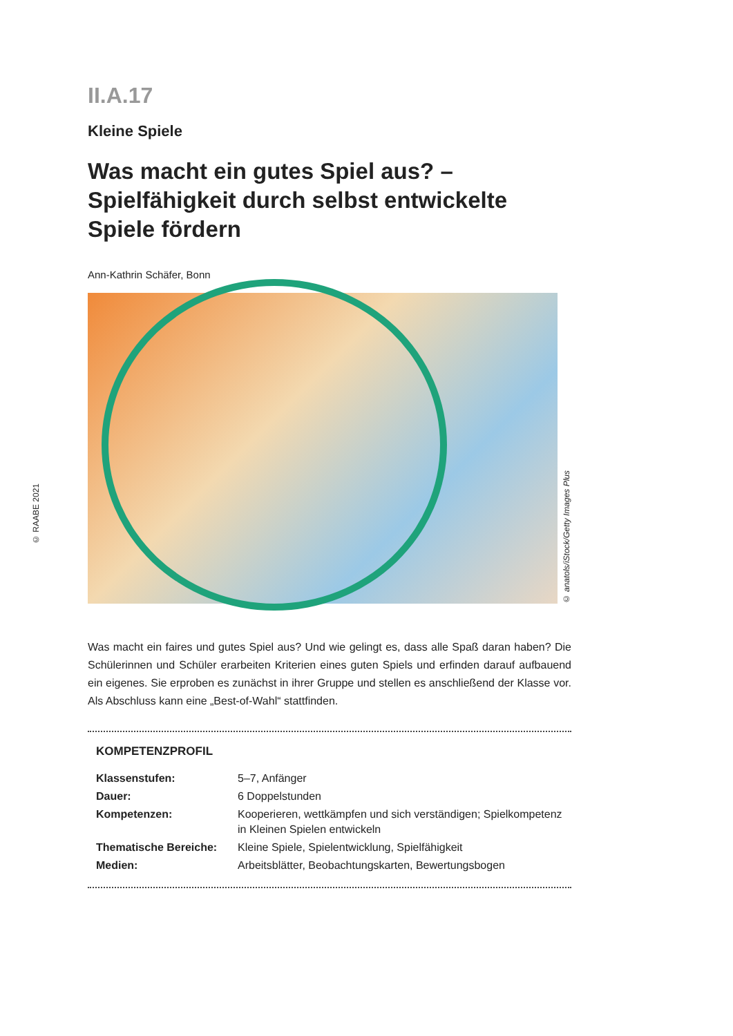II.A.17
Kleine Spiele
Was macht ein gutes Spiel aus? – Spielfähigkeit durch selbst entwickelte Spiele fördern
Ann-Kathrin Schäfer, Bonn
© anatols/iStock/Getty Images Plus
Was macht ein faires und gutes Spiel aus? Und wie gelingt es, dass alle Spaß daran haben? Die Schülerinnen und Schüler erarbeiten Kriterien eines guten Spiels und erfinden darauf aufbauend ein eigenes. Sie erproben es zunächst in ihrer Gruppe und stellen es anschließend der Klasse vor. Als Abschluss kann eine „Best-of-Wahl“ stattfinden.
KOMPETENZPROFIL
| Klassenstufen: | 5–7, Anfänger |
| Dauer: | 6 Doppelstunden |
| Kompetenzen: | Kooperieren, wettkämpfen und sich verständigen; Spielkompetenz in Kleinen Spielen entwickeln |
| Thematische Bereiche: | Kleine Spiele, Spielentwicklung, Spielfähigkeit |
| Medien: | Arbeitsblätter, Beobachtungskarten, Bewertungsbogen |
© RAABE 2021